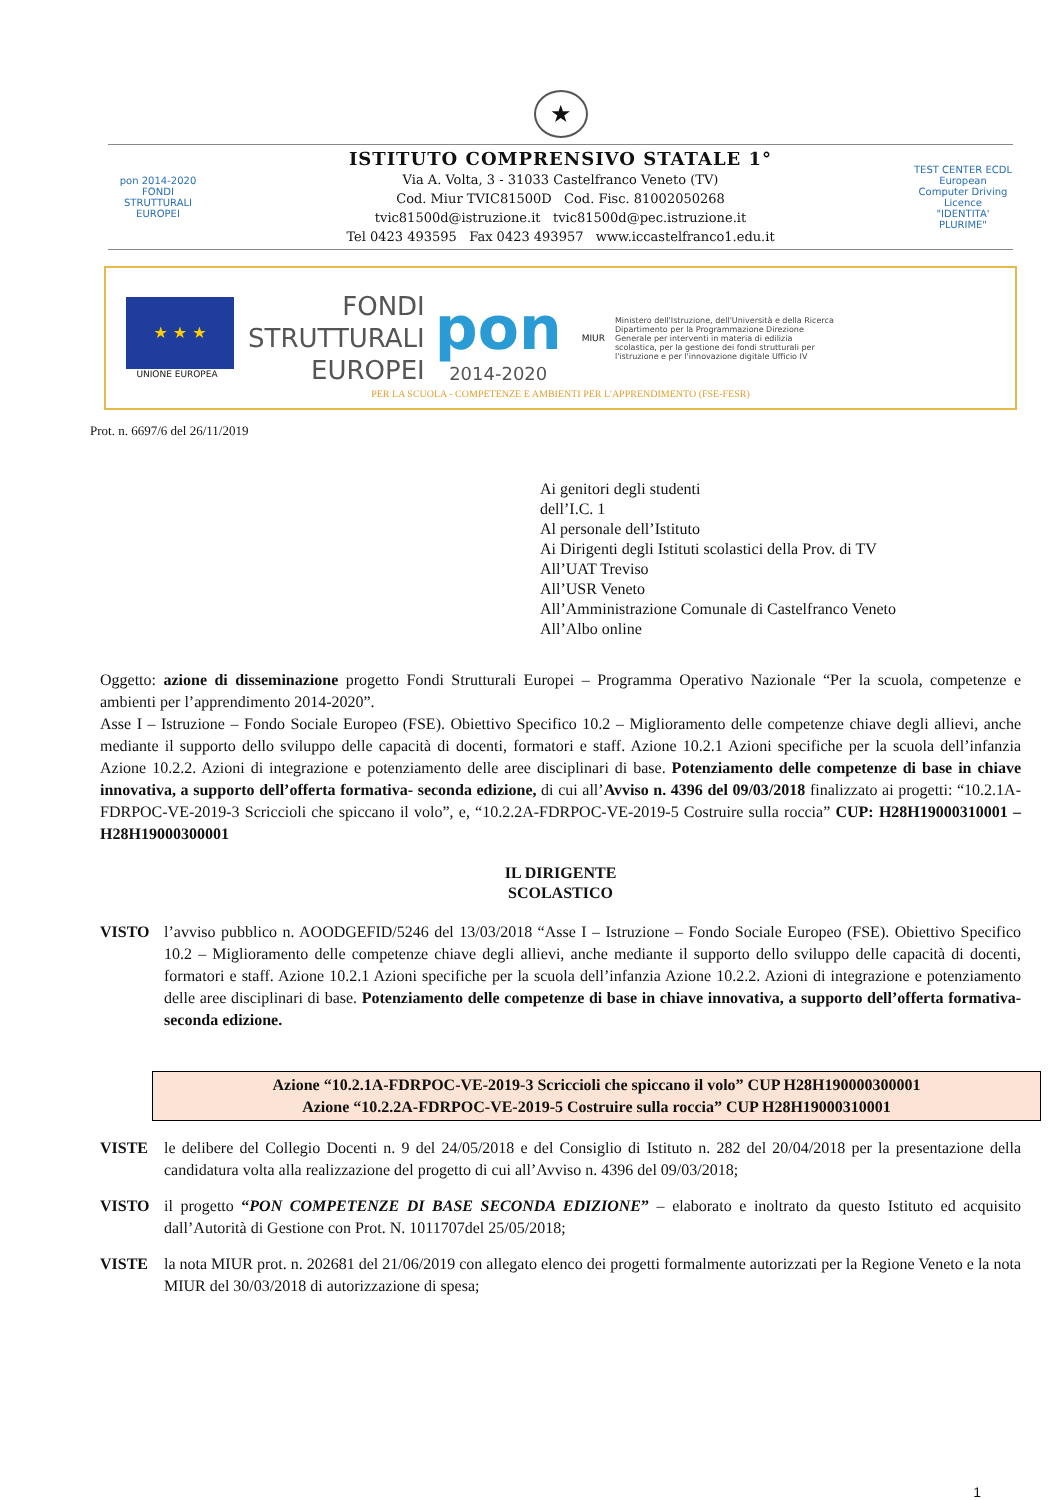★
pon 2014-2020 FONDI STRUTTURALI EUROPEI
ISTITUTO COMPRENSIVO STATALE 1°
Via A. Volta, 3 - 31033 Castelfranco Veneto (TV)
Cod. Miur TVIC81500D Cod. Fisc. 81002050268
tvic81500d@istruzione.it tvic81500d@pec.istruzione.it
Tel 0423 493595 Fax 0423 493957 www.iccastelfranco1.edu.it
TEST CENTER ECDL European Computer Driving Licence
"IDENTITA' PLURIME"
★ ★ ★
UNIONE EUROPEA
FONDI
STRUTTURALI
EUROPEI
pon
2014-2020
MIUR
Ministero dell'Istruzione, dell'Università e della Ricerca Dipartimento per la Programmazione Direzione Generale per interventi in materia di edilizia scolastica, per la gestione dei fondi strutturali per l'istruzione e per l'innovazione digitale Ufficio IV
PER LA SCUOLA - COMPETENZE E AMBIENTI PER L'APPRENDIMENTO (FSE-FESR)
Prot. n. 6697/6 del 26/11/2019
Ai genitori degli studenti
dell’I.C. 1
Al personale dell’Istituto
Ai Dirigenti degli Istituti scolastici della Prov. di TV
All’UAT Treviso
All’USR Veneto
All’Amministrazione Comunale di Castelfranco Veneto
All’Albo online
Oggetto: azione di disseminazione progetto Fondi Strutturali Europei – Programma Operativo Nazionale “Per la scuola, competenze e ambienti per l’apprendimento 2014-2020”.
Asse I – Istruzione – Fondo Sociale Europeo (FSE). Obiettivo Specifico 10.2 – Miglioramento delle competenze chiave degli allievi, anche mediante il supporto dello sviluppo delle capacità di docenti, formatori e staff. Azione 10.2.1 Azioni specifiche per la scuola dell’infanzia Azione 10.2.2. Azioni di integrazione e potenziamento delle aree disciplinari di base. Potenziamento delle competenze di base in chiave innovativa, a supporto dell’offerta formativa- seconda edizione, di cui all’Avviso n. 4396 del 09/03/2018 finalizzato ai progetti: “10.2.1A-FDRPOC-VE-2019-3 Scriccioli che spiccano il volo”, e, “10.2.2A-FDRPOC-VE-2019-5 Costruire sulla roccia” CUP: H28H19000310001 – H28H19000300001
IL DIRIGENTE
SCOLASTICO
VISTO l’avviso pubblico n. AOODGEFID/5246 del 13/03/2018 “Asse I – Istruzione – Fondo Sociale Europeo (FSE). Obiettivo Specifico 10.2 – Miglioramento delle competenze chiave degli allievi, anche mediante il supporto dello sviluppo delle capacità di docenti, formatori e staff. Azione 10.2.1 Azioni specifiche per la scuola dell’infanzia Azione 10.2.2. Azioni di integrazione e potenziamento delle aree disciplinari di base. Potenziamento delle competenze di base in chiave innovativa, a supporto dell’offerta formativa- seconda edizione.
Azione “10.2.1A-FDRPOC-VE-2019-3 Scriccioli che spiccano il volo” CUP H28H190000300001
Azione “10.2.2A-FDRPOC-VE-2019-5 Costruire sulla roccia” CUP H28H19000310001
VISTE le delibere del Collegio Docenti n. 9 del 24/05/2018 e del Consiglio di Istituto n. 282 del 20/04/2018 per la presentazione della candidatura volta alla realizzazione del progetto di cui all’Avviso n. 4396 del 09/03/2018;
VISTO il progetto “PON COMPETENZE DI BASE SECONDA EDIZIONE” – elaborato e inoltrato da questo Istituto ed acquisito dall’Autorità di Gestione con Prot. N. 1011707del 25/05/2018;
VISTE la nota MIUR prot. n. 202681 del 21/06/2019 con allegato elenco dei progetti formalmente autorizzati per la Regione Veneto e la nota MIUR del 30/03/2018 di autorizzazione di spesa;
1